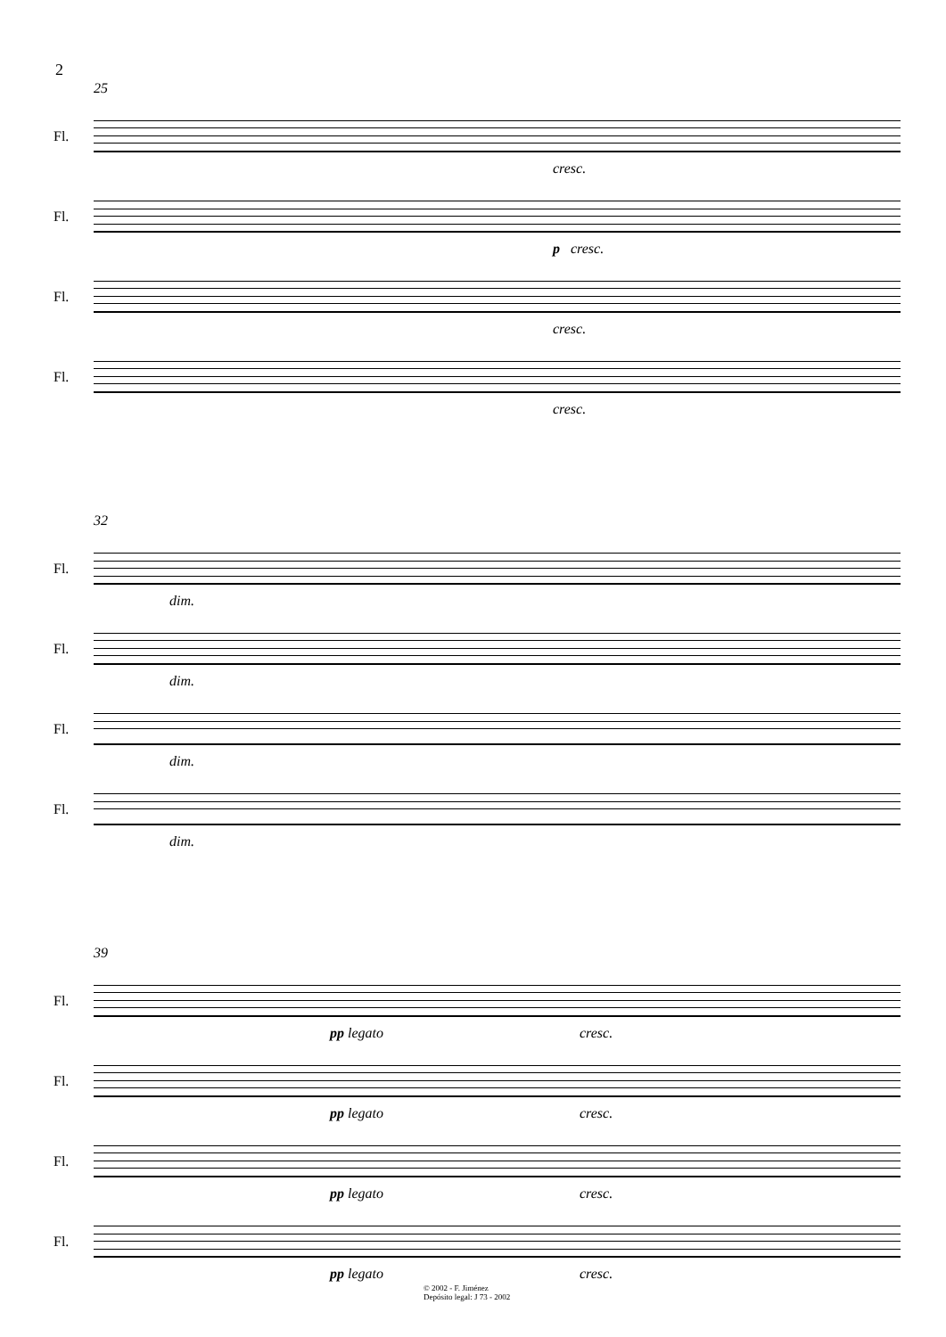2
25
Fl.
cresc.
Fl.
p cresc.
Fl.
cresc.
Fl.
cresc.
32
Fl.
dim.
Fl.
dim.
Fl.
dim.
Fl.
dim.
39
Fl.
pp legato cresc.
Fl.
pp legato cresc.
Fl.
pp legato cresc.
Fl.
pp legato cresc.
© 2002 - F. Jiménez
Depósito legal: J 73 - 2002